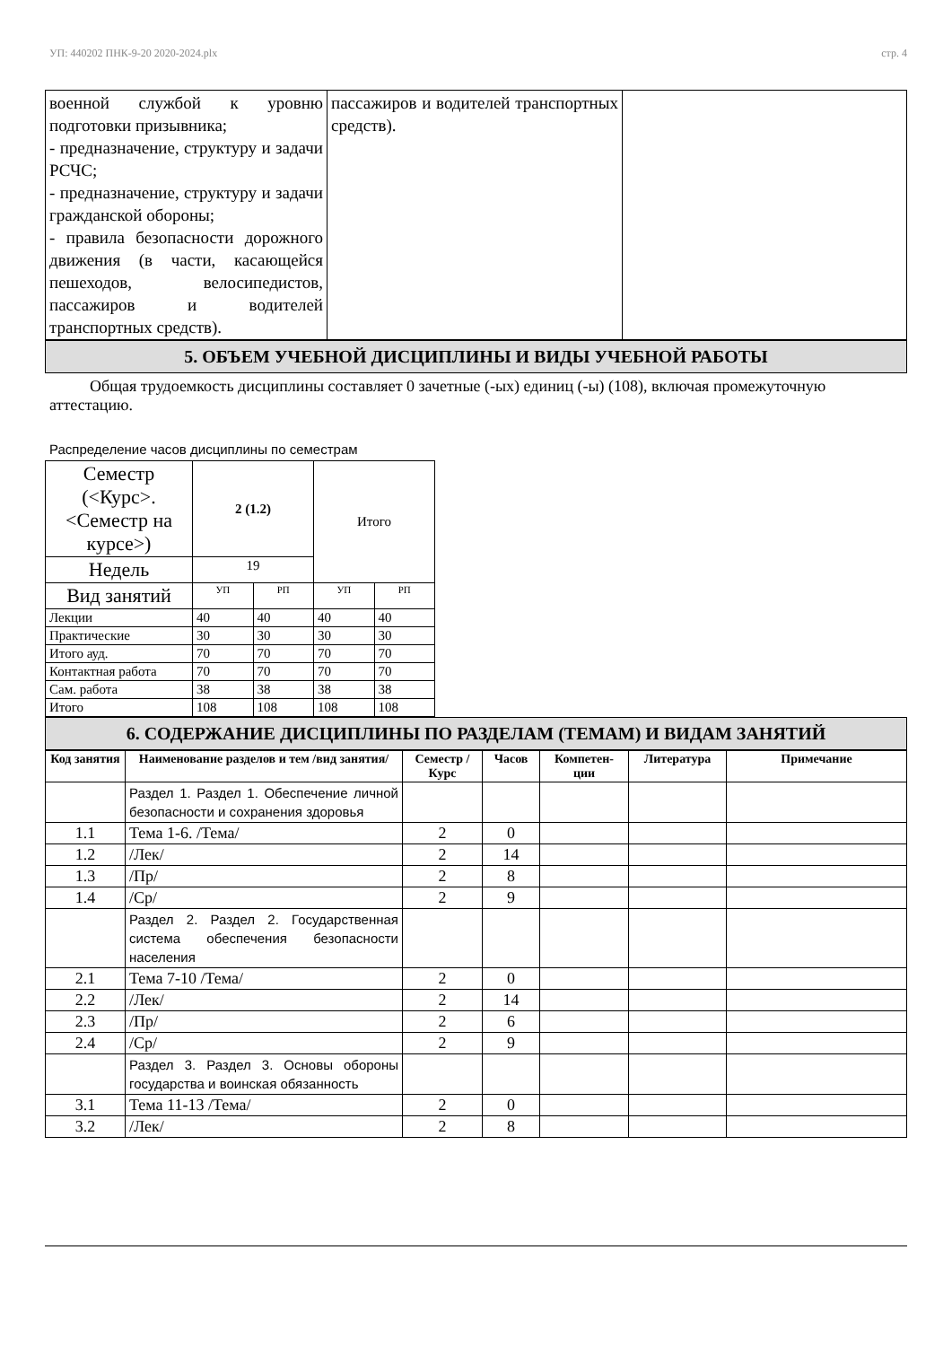УП: 440202 ПНК-9-20 2020-2024.plx стр. 4
| военной службой к уровню подготовки призывника; - предназначение, структуру и задачи РСЧС; - предназначение, структуру и задачи гражданской обороны; - правила безопасности дорожного движения (в части, касающейся пешеходов, велосипедистов, пассажиров и водителей транспортных средств). | пассажиров и водителей транспортных средств). | |
5. ОБЪЕМ УЧЕБНОЙ ДИСЦИПЛИНЫ И ВИДЫ УЧЕБНОЙ РАБОТЫ
Общая трудоемкость дисциплины составляет 0 зачетные (-ых) единиц (-ы) (108), включая промежуточную аттестацию.
Распределение часов дисциплины по семестрам
| Семестр (<Курс>.<Семестр на курсе>) | 2 (1.2) | | Итого | |
| Недель | 19 | | | |
| Вид занятий | УП | РП | УП | РП |
| Лекции | 40 | 40 | 40 | 40 |
| Практические | 30 | 30 | 30 | 30 |
| Итого ауд. | 70 | 70 | 70 | 70 |
| Контактная работа | 70 | 70 | 70 | 70 |
| Сам. работа | 38 | 38 | 38 | 38 |
| Итого | 108 | 108 | 108 | 108 |
6. СОДЕРЖАНИЕ ДИСЦИПЛИНЫ ПО РАЗДЕЛАМ (ТЕМАМ) И ВИДАМ ЗАНЯТИЙ
| Код занятия | Наименование разделов и тем /вид занятия/ | Семестр / Курс | Часов | Компетен-ции | Литература | Примечание |
| --- | --- | --- | --- | --- | --- | --- |
| | Раздел 1. Раздел 1. Обеспечение личной безопасности и сохранения здоровья | | | | | |
| 1.1 | Тема 1-6. /Тема/ | 2 | 0 | | | |
| 1.2 | /Лек/ | 2 | 14 | | | |
| 1.3 | /Пр/ | 2 | 8 | | | |
| 1.4 | /Ср/ | 2 | 9 | | | |
| | Раздел 2. Раздел 2. Государственная система обеспечения безопасности населения | | | | | |
| 2.1 | Тема 7-10 /Тема/ | 2 | 0 | | | |
| 2.2 | /Лек/ | 2 | 14 | | | |
| 2.3 | /Пр/ | 2 | 6 | | | |
| 2.4 | /Ср/ | 2 | 9 | | | |
| | Раздел 3. Раздел 3. Основы обороны государства и воинская обязанность | | | | | |
| 3.1 | Тема 11-13 /Тема/ | 2 | 0 | | | |
| 3.2 | /Лек/ | 2 | 8 | | | |